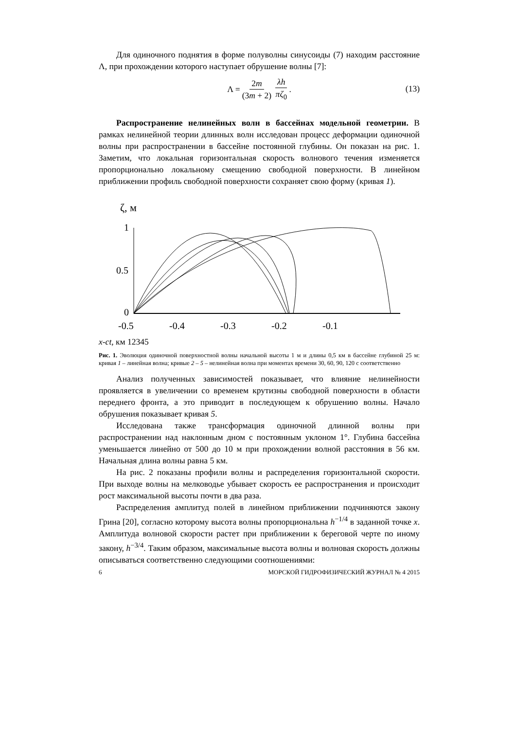Для одиночного поднятия в форме полуволны синусоиды (7) находим расстояние Λ, при прохождении которого наступает обрушение волны [7]:
Λ = 2m (3m + 2) λh πζ<sub>0</sub> .
(13)
Распространение нелинейных волн в бассейнах модельной геометрии. В рамках нелинейной теории длинных волн исследован процесс деформации одиночной волны при распространении в бассейне постоянной глубины. Он показан на рис. 1. Заметим, что локальная горизонтальная скорость волнового течения изменяется пропорционально локальному смещению свободной поверхности. В линейном приближении профиль свободной поверхности сохраняет свою форму (кривая 1).
ζ, м
1
0.5
0
-0.5
-0.4
-0.3
-0.2
-0.1
x-ct, км
1
2
3
4
5
Рис. 1. Эволюция одиночной поверхностной волны начальной высоты 1 м и длины 0,5 км в бассейне глубиной 25 м: кривая 1 – линейная волна; кривые 2 – 5 – нелинейная волна при моментах времени 30, 60, 90, 120 с соответственно
Анализ полученных зависимостей показывает, что влияние нелинейности проявляется в увеличении со временем крутизны свободной поверхности в области переднего фронта, а это приводит в последующем к обрушению волны. Начало обрушения показывает кривая 5.
Исследована также трансформация одиночной длинной волны при распространении над наклонным дном с постоянным уклоном 1°. Глубина бассейна уменьшается линейно от 500 до 10 м при прохождении волной расстояния в 56 км. Начальная длина волны равна 5 км.
На рис. 2 показаны профили волны и распределения горизонтальной скорости. При выходе волны на мелководье убывает скорость ее распространения и происходит рост максимальной высоты почти в два раза.
Распределения амплитуд полей в линейном приближении подчиняются закону Грина [20], согласно которому высота волны пропорциональна h<sup>−1/4</sup> в заданной точке x. Амплитуда волновой скорости растет при приближении к береговой черте по иному закону, h<sup>−3/4</sup>. Таким образом, максимальные высота волны и волновая скорость должны описываться соответственно следующими соотношениями:
6 МОРСКОЙ ГИДРОФИЗИЧЕСКИЙ ЖУРНАЛ № 4 2015